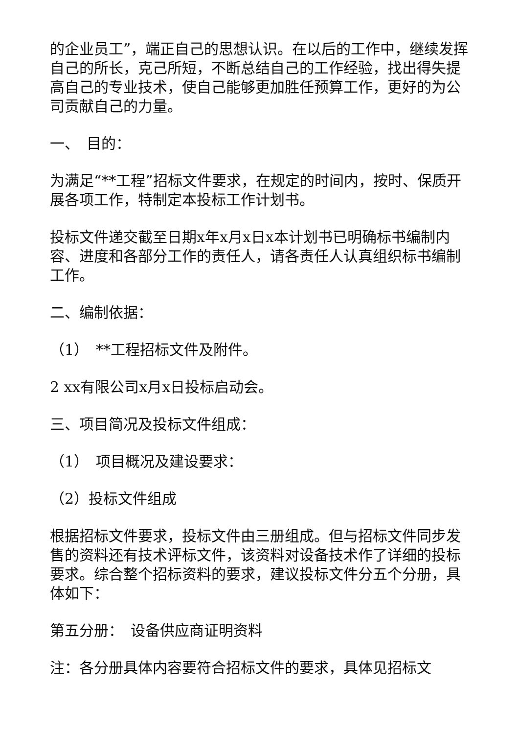的企业员工”，端正自己的思想认识。在以后的工作中，继续发挥自己的所长，克己所短，不断总结自己的工作经验，找出得失提高自己的专业技术，使自己能够更加胜任预算工作，更好的为公司贡献自己的力量。
一、　目的：
为满足“**工程”招标文件要求，在规定的时间内，按时、保质开展各项工作，特制定本投标工作计划书。
投标文件递交截至日期x年x月x日x本计划书已明确标书编制内容、进度和各部分工作的责任人，请各责任人认真组织标书编制工作。
二、编制依据：
（1）　**工程招标文件及附件。
2 xx有限公司x月x日投标启动会。
三、项目简况及投标文件组成：
（1）　项目概况及建设要求：
（2）投标文件组成
根据招标文件要求，投标文件由三册组成。但与招标文件同步发售的资料还有技术评标文件，该资料对设备技术作了详细的投标要求。综合整个招标资料的要求，建议投标文件分五个分册，具体如下：
第五分册：　设备供应商证明资料
注：各分册具体内容要符合招标文件的要求，具体见招标文